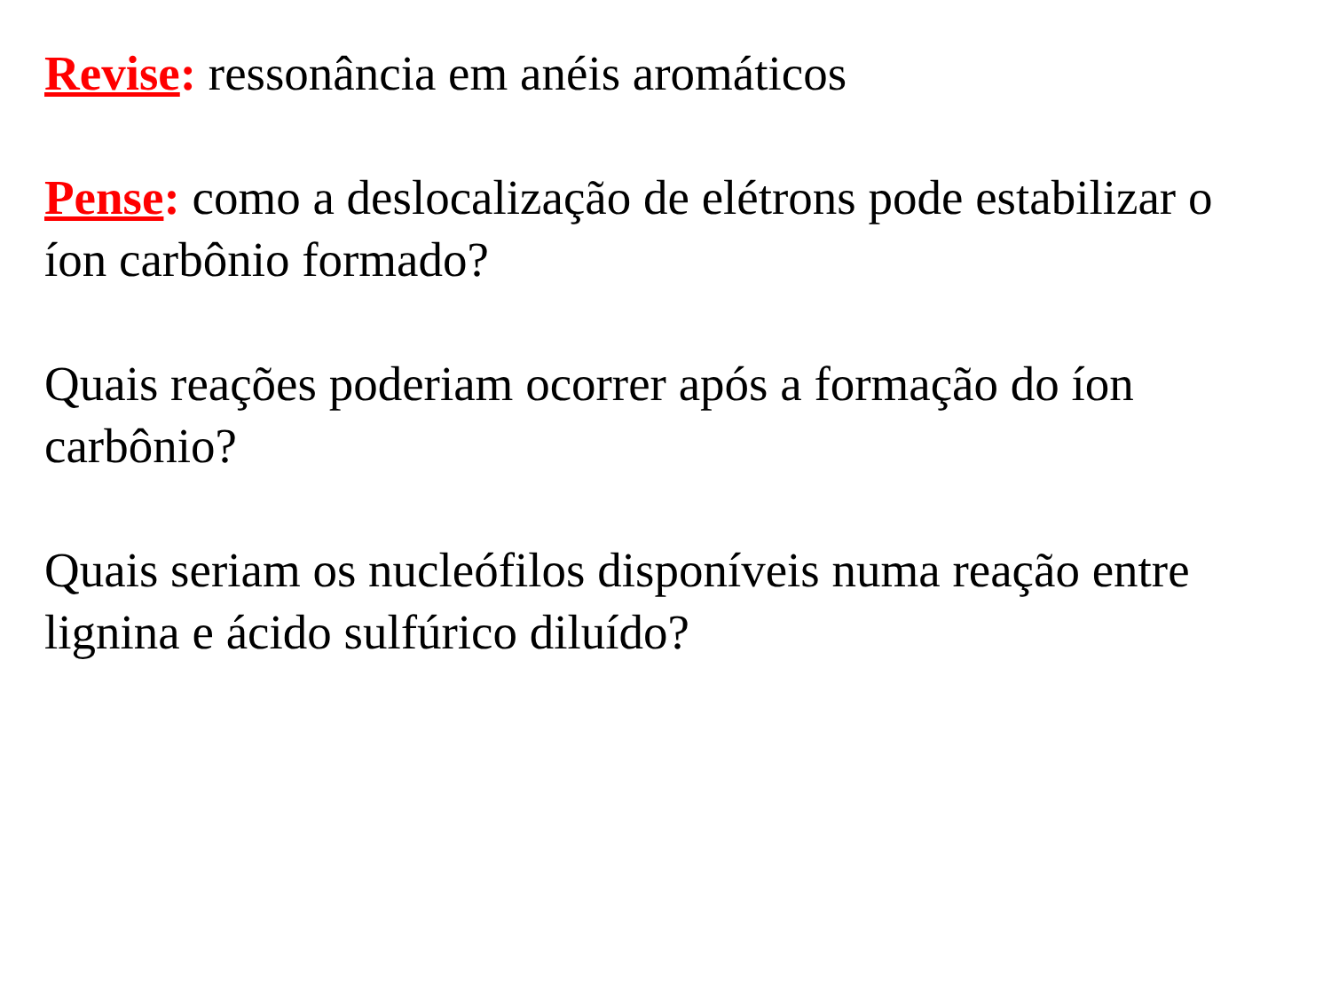Revise: ressonância em anéis aromáticos
Pense: como a deslocalização de elétrons pode estabilizar o íon carbônio formado?
Quais reações poderiam ocorrer após a formação do íon carbônio?
Quais seriam os nucleófilos disponíveis numa reação entre lignina e ácido sulfúrico diluído?